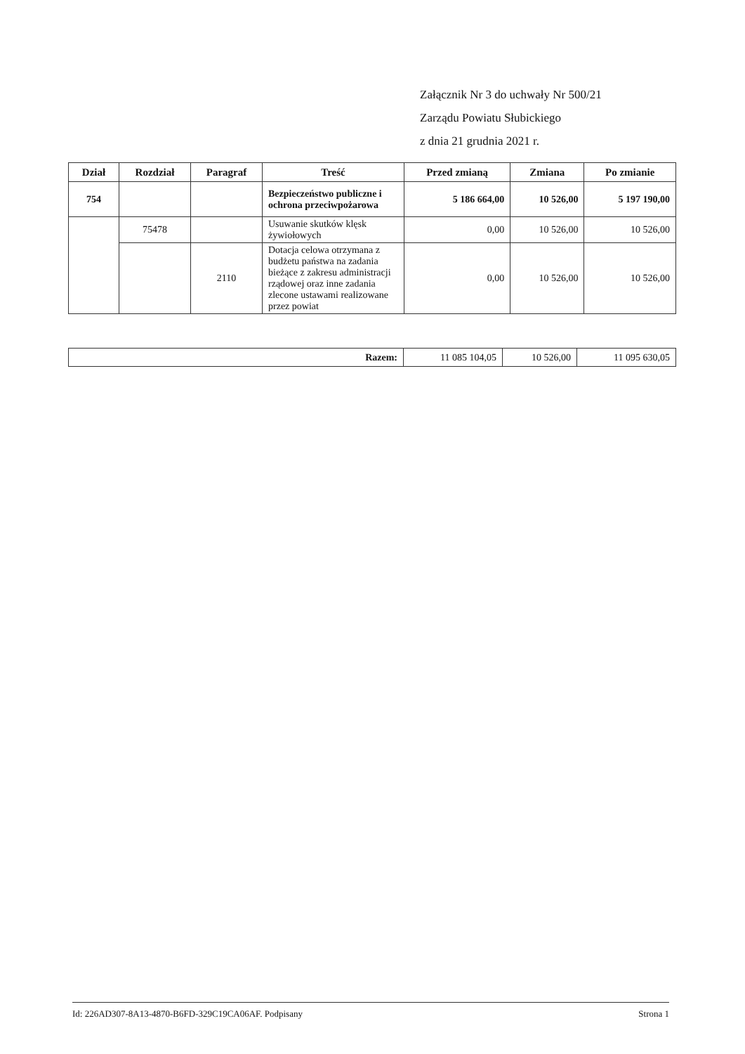Załącznik Nr 3 do uchwały Nr 500/21
Zarządu Powiatu Słubickiego
z dnia 21 grudnia 2021 r.
| Dział | Rozdział | Paragraf | Treść | Przed zmianą | Zmiana | Po zmianie |
| --- | --- | --- | --- | --- | --- | --- |
| 754 | | | Bezpieczeństwo publiczne i ochrona przeciwpożarowa | 5 186 664,00 | 10 526,00 | 5 197 190,00 |
| | 75478 | | Usuwanie skutków klęsk żywiołowych | 0,00 | 10 526,00 | 10 526,00 |
| | | 2110 | Dotacja celowa otrzymana z budżetu państwa na zadania bieżące z zakresu administracji rządowej oraz inne zadania zlecone ustawami realizowane przez powiat | 0,00 | 10 526,00 | 10 526,00 |
| Razem: | 11 085 104,05 | 10 526,00 | 11 095 630,05 |
Id: 226AD307-8A13-4870-B6FD-329C19CA06AF. Podpisany Strona 1